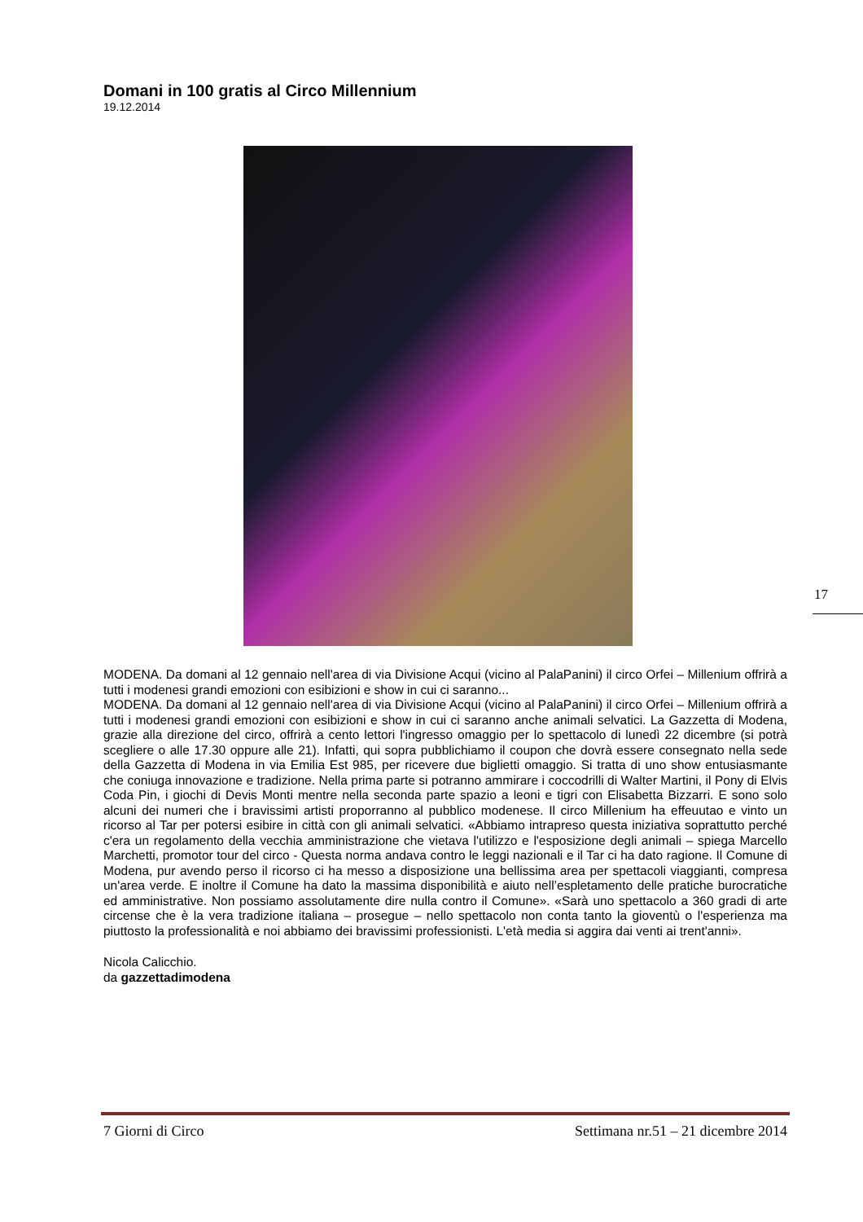Domani in 100 gratis al Circo Millennium
19.12.2014
MODENA. Da domani al 12 gennaio nell'area di via Divisione Acqui (vicino al PalaPanini) il circo Orfei – Millenium offrirà a tutti i modenesi grandi emozioni con esibizioni e show in cui ci saranno...
MODENA. Da domani al 12 gennaio nell'area di via Divisione Acqui (vicino al PalaPanini) il circo Orfei – Millenium offrirà a tutti i modenesi grandi emozioni con esibizioni e show in cui ci saranno anche animali selvatici. La Gazzetta di Modena, grazie alla direzione del circo, offrirà a cento lettori l'ingresso omaggio per lo spettacolo di lunedì 22 dicembre (si potrà scegliere o alle 17.30 oppure alle 21). Infatti, qui sopra pubblichiamo il coupon che dovrà essere consegnato nella sede della Gazzetta di Modena in via Emilia Est 985, per ricevere due biglietti omaggio. Si tratta di uno show entusiasmante che coniuga innovazione e tradizione. Nella prima parte si potranno ammirare i coccodrilli di Walter Martini, il Pony di Elvis Coda Pin, i giochi di Devis Monti mentre nella seconda parte spazio a leoni e tigri con Elisabetta Bizzarri. E sono solo alcuni dei numeri che i bravissimi artisti proporranno al pubblico modenese. Il circo Millenium ha effeuutao e vinto un ricorso al Tar per potersi esibire in città con gli animali selvatici. «Abbiamo intrapreso questa iniziativa soprattutto perché c'era un regolamento della vecchia amministrazione che vietava l'utilizzo e l'esposizione degli animali – spiega Marcello Marchetti, promotor tour del circo - Questa norma andava contro le leggi nazionali e il Tar ci ha dato ragione. Il Comune di Modena, pur avendo perso il ricorso ci ha messo a disposizione una bellissima area per spettacoli viaggianti, compresa un'area verde. E inoltre il Comune ha dato la massima disponibilità e aiuto nell’espletamento delle pratiche burocratiche ed amministrative. Non possiamo assolutamente dire nulla contro il Comune». «Sarà uno spettacolo a 360 gradi di arte circense che è la vera tradizione italiana – prosegue – nello spettacolo non conta tanto la gioventù o l'esperienza ma piuttosto la professionalità e noi abbiamo dei bravissimi professionisti. L'età media si aggira dai venti ai trent'anni».
Nicola Calicchio.
da gazzettadimodena
17
7 Giorni di Circo Settimana nr.51 – 21 dicembre 2014